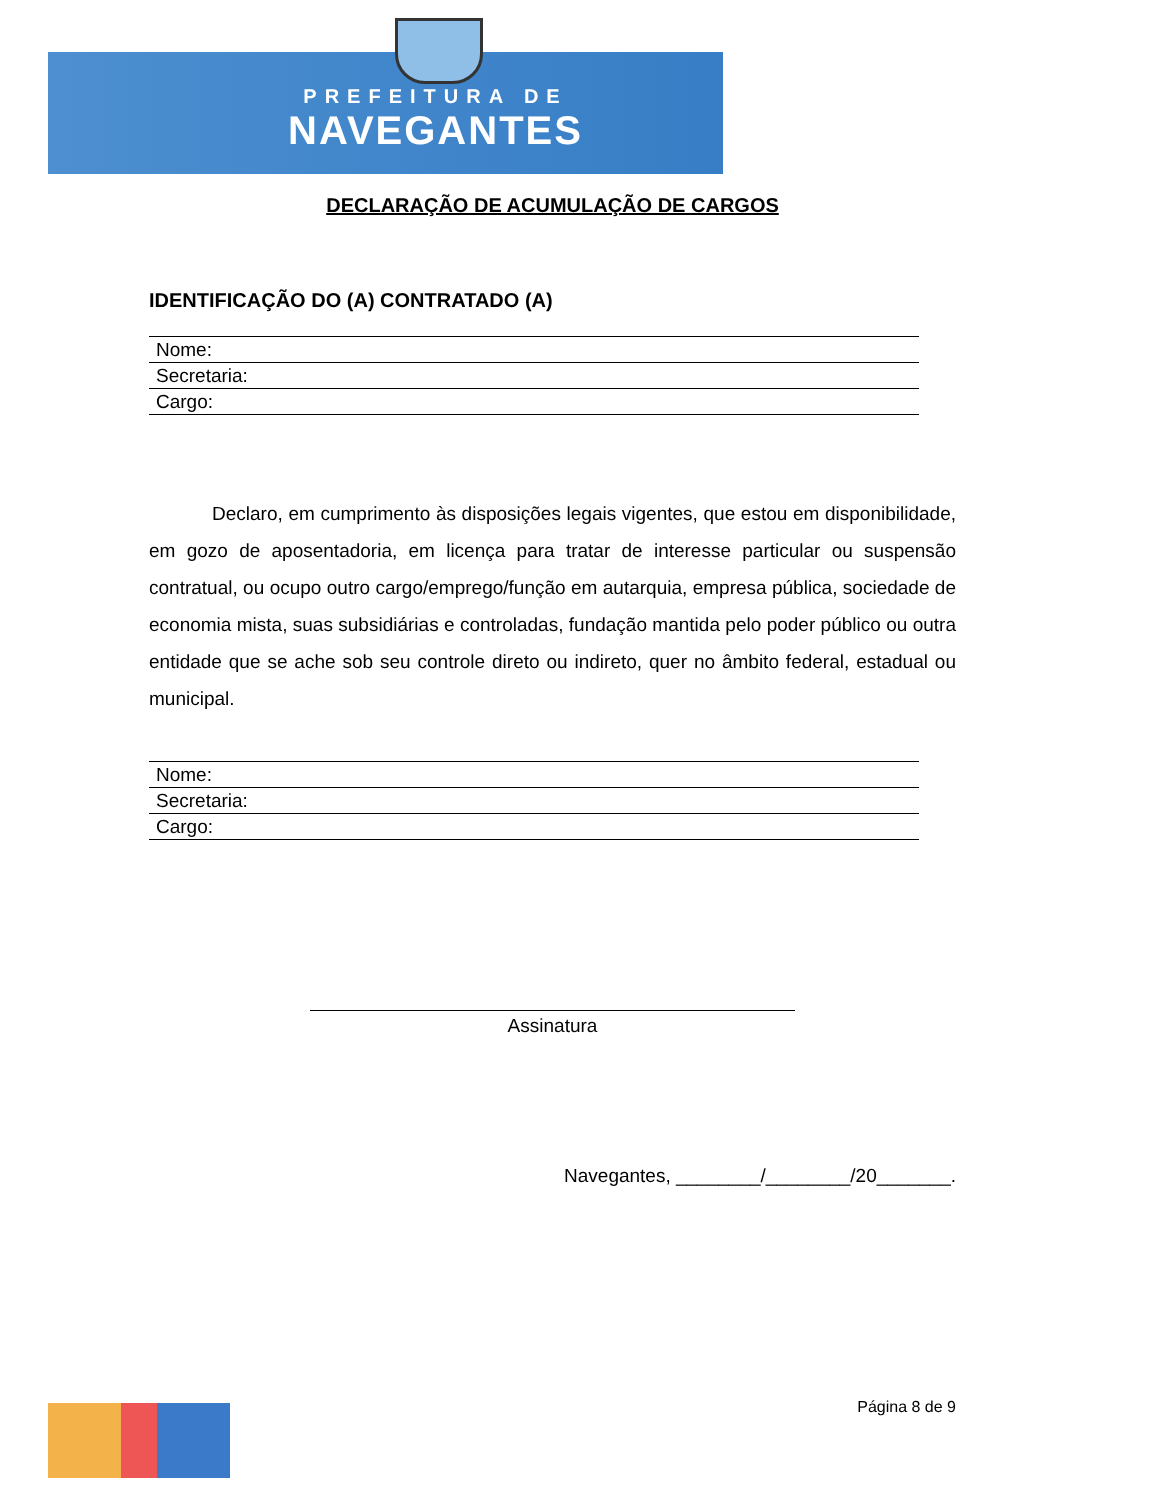PREFEITURA DE
NAVEGANTES
DECLARAÇÃO DE ACUMULAÇÃO DE CARGOS
IDENTIFICAÇÃO DO (A) CONTRATADO (A)
| Nome: |
| Secretaria: |
| Cargo: |
Declaro, em cumprimento às disposições legais vigentes, que estou em disponibilidade, em gozo de aposentadoria, em licença para tratar de interesse particular ou suspensão contratual, ou ocupo outro cargo/emprego/função em autarquia, empresa pública, sociedade de economia mista, suas subsidiárias e controladas, fundação mantida pelo poder público ou outra entidade que se ache sob seu controle direto ou indireto, quer no âmbito federal, estadual ou municipal.
| Nome: |
| Secretaria: |
| Cargo: |
Assinatura
Navegantes, ________/________/20_______.
Página 8 de 9